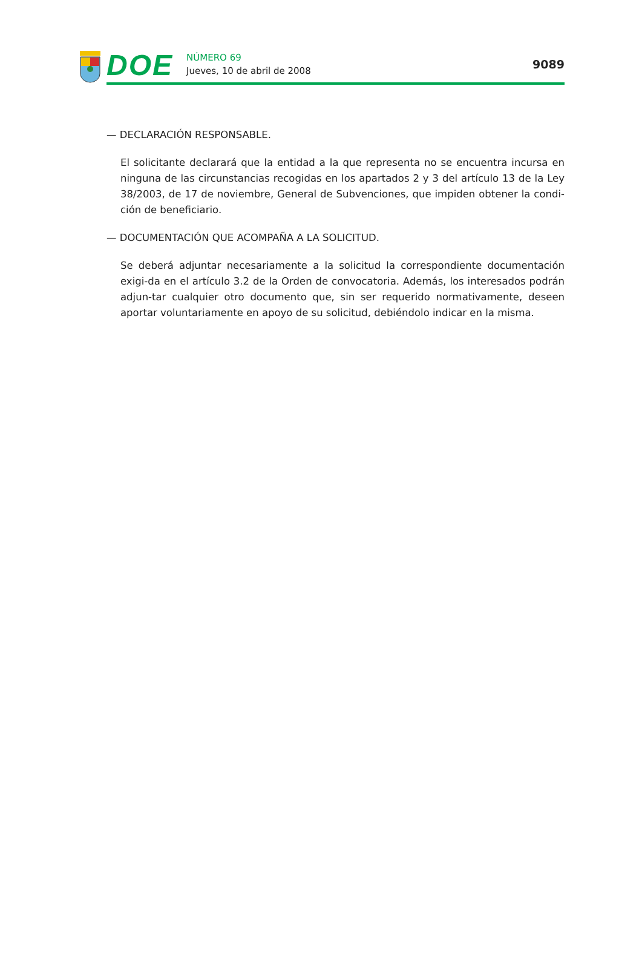DOE
NÚMERO 69
Jueves, 10 de abril de 2008
9089
— DECLARACIÓN RESPONSABLE.
El solicitante declarará que la entidad a la que representa no se encuentra incursa en ninguna de las circunstancias recogidas en los apartados 2 y 3 del artículo 13 de la Ley 38/2003, de 17 de noviembre, General de Subvenciones, que impiden obtener la condi-ción de beneficiario.
— DOCUMENTACIÓN QUE ACOMPAÑA A LA SOLICITUD.
Se deberá adjuntar necesariamente a la solicitud la correspondiente documentación exigi-da en el artículo 3.2 de la Orden de convocatoria. Además, los interesados podrán adjun-tar cualquier otro documento que, sin ser requerido normativamente, deseen aportar voluntariamente en apoyo de su solicitud, debiéndolo indicar en la misma.